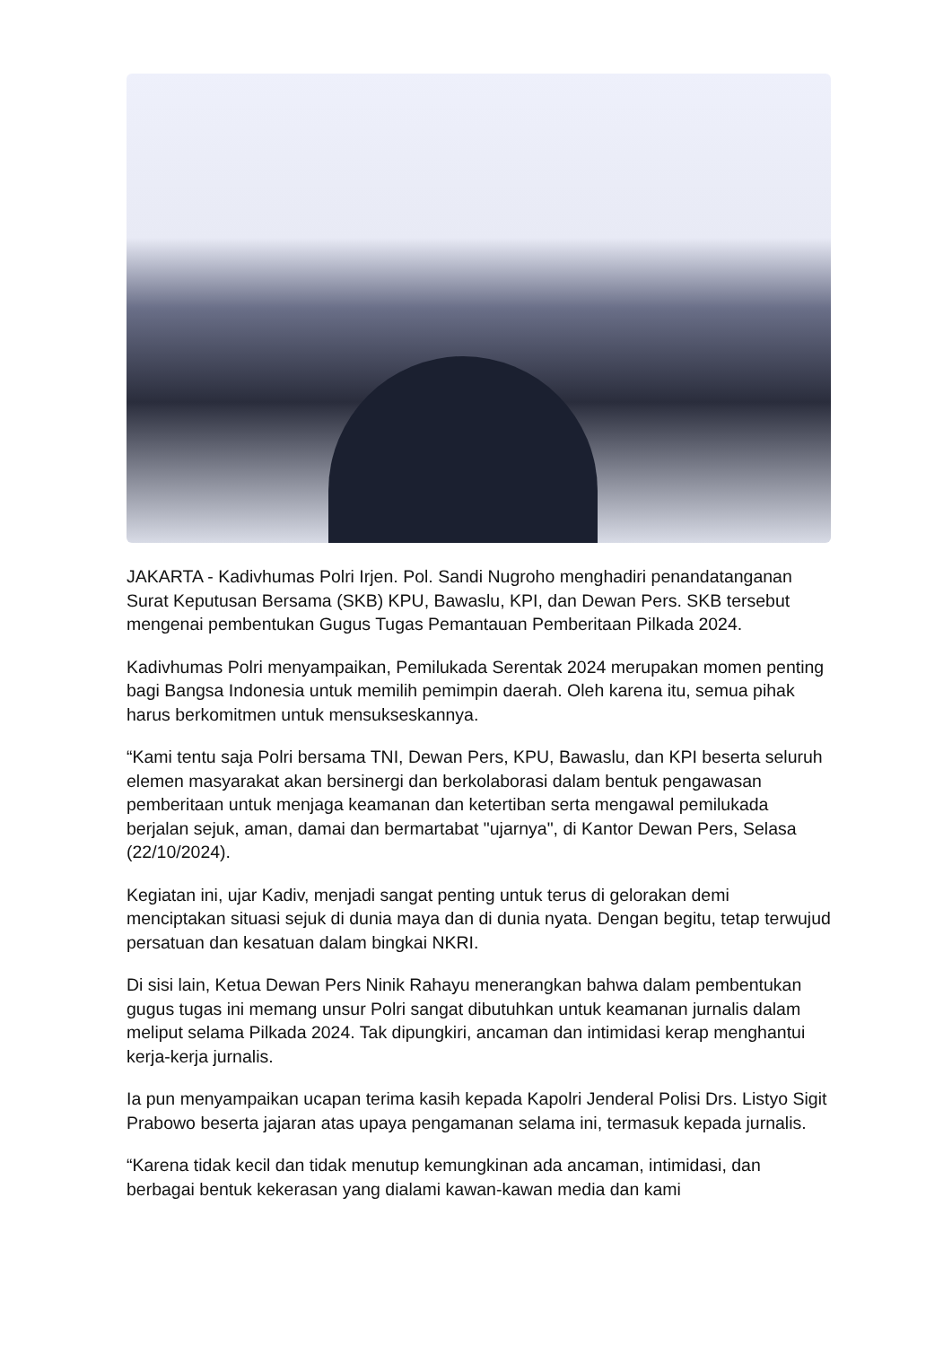JAKARTA - Kadivhumas Polri Irjen. Pol. Sandi Nugroho menghadiri penandatanganan Surat Keputusan Bersama (SKB) KPU, Bawaslu, KPI, dan Dewan Pers. SKB tersebut mengenai pembentukan Gugus Tugas Pemantauan Pemberitaan Pilkada 2024.
Kadivhumas Polri menyampaikan, Pemilukada Serentak 2024 merupakan momen penting bagi Bangsa Indonesia untuk memilih pemimpin daerah. Oleh karena itu, semua pihak harus berkomitmen untuk mensukseskannya.
“Kami tentu saja Polri bersama TNI, Dewan Pers, KPU, Bawaslu, dan KPI beserta seluruh elemen masyarakat akan bersinergi dan berkolaborasi dalam bentuk pengawasan pemberitaan untuk menjaga keamanan dan ketertiban serta mengawal pemilukada berjalan sejuk, aman, damai dan bermartabat "ujarnya", di Kantor Dewan Pers, Selasa (22/10/2024).
Kegiatan ini, ujar Kadiv, menjadi sangat penting untuk terus di gelorakan demi menciptakan situasi sejuk di dunia maya dan di dunia nyata. Dengan begitu, tetap terwujud persatuan dan kesatuan dalam bingkai NKRI.
Di sisi lain, Ketua Dewan Pers Ninik Rahayu menerangkan bahwa dalam pembentukan gugus tugas ini memang unsur Polri sangat dibutuhkan untuk keamanan jurnalis dalam meliput selama Pilkada 2024. Tak dipungkiri, ancaman dan intimidasi kerap menghantui kerja-kerja jurnalis.
Ia pun menyampaikan ucapan terima kasih kepada Kapolri Jenderal Polisi Drs. Listyo Sigit Prabowo beserta jajaran atas upaya pengamanan selama ini, termasuk kepada jurnalis.
“Karena tidak kecil dan tidak menutup kemungkinan ada ancaman, intimidasi, dan berbagai bentuk kekerasan yang dialami kawan-kawan media dan kami